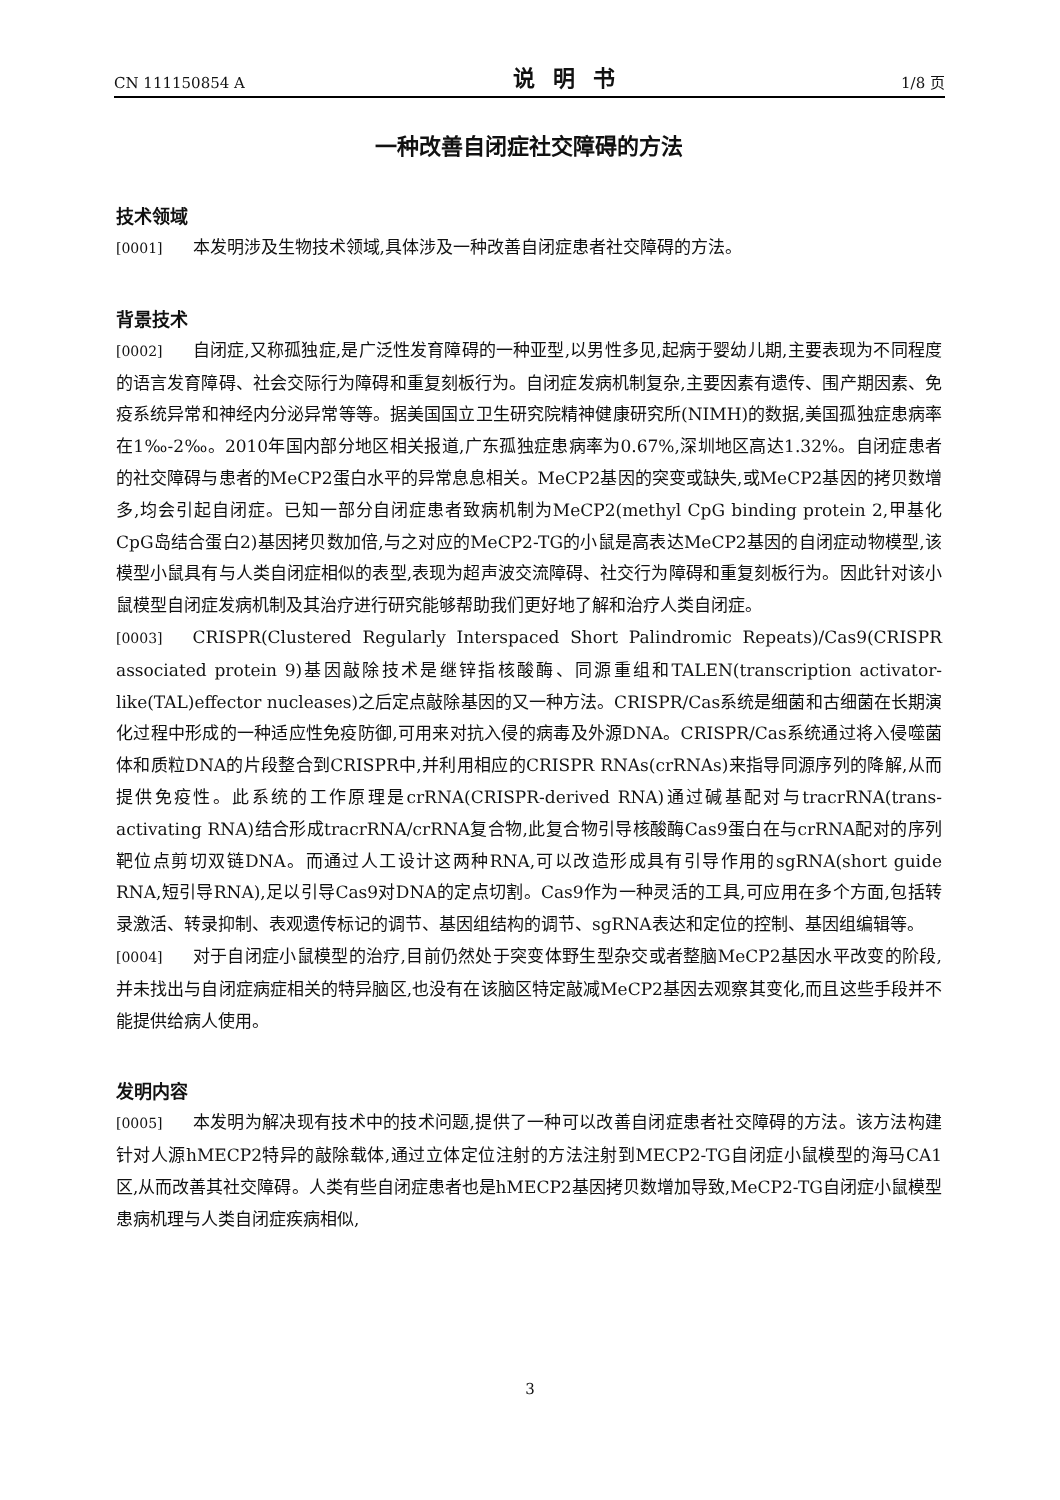CN 111150854 A 说明书 1/8 页
一种改善自闭症社交障碍的方法
技术领域
[0001] 本发明涉及生物技术领域,具体涉及一种改善自闭症患者社交障碍的方法。
背景技术
[0002] 自闭症,又称孤独症,是广泛性发育障碍的一种亚型,以男性多见,起病于婴幼儿期,主要表现为不同程度的语言发育障碍、社会交际行为障碍和重复刻板行为。自闭症发病机制复杂,主要因素有遗传、围产期因素、免疫系统异常和神经内分泌异常等等。据美国国立卫生研究院精神健康研究所(NIMH)的数据,美国孤独症患病率在1‰-2‰。2010年国内部分地区相关报道,广东孤独症患病率为0.67%,深圳地区高达1.32%。自闭症患者的社交障碍与患者的MeCP2蛋白水平的异常息息相关。MeCP2基因的突变或缺失,或MeCP2基因的拷贝数增多,均会引起自闭症。已知一部分自闭症患者致病机制为MeCP2(methyl CpG binding protein 2,甲基化CpG岛结合蛋白2)基因拷贝数加倍,与之对应的MeCP2-TG的小鼠是高表达MeCP2基因的自闭症动物模型,该模型小鼠具有与人类自闭症相似的表型,表现为超声波交流障碍、社交行为障碍和重复刻板行为。因此针对该小鼠模型自闭症发病机制及其治疗进行研究能够帮助我们更好地了解和治疗人类自闭症。
[0003] CRISPR(Clustered Regularly Interspaced Short Palindromic Repeats)/Cas9(CRISPR associated protein 9)基因敲除技术是继锌指核酸酶、同源重组和TALEN(transcription activator-like(TAL)effector nucleases)之后定点敲除基因的又一种方法。CRISPR/Cas系统是细菌和古细菌在长期演化过程中形成的一种适应性免疫防御,可用来对抗入侵的病毒及外源DNA。CRISPR/Cas系统通过将入侵噬菌体和质粒DNA的片段整合到CRISPR中,并利用相应的CRISPR RNAs(crRNAs)来指导同源序列的降解,从而提供免疫性。此系统的工作原理是crRNA(CRISPR-derived RNA)通过碱基配对与tracrRNA(trans-activating RNA)结合形成tracrRNA/crRNA复合物,此复合物引导核酸酶Cas9蛋白在与crRNA配对的序列靶位点剪切双链DNA。而通过人工设计这两种RNA,可以改造形成具有引导作用的sgRNA(short guide RNA,短引导RNA),足以引导Cas9对DNA的定点切割。Cas9作为一种灵活的工具,可应用在多个方面,包括转录激活、转录抑制、表观遗传标记的调节、基因组结构的调节、sgRNA表达和定位的控制、基因组编辑等。
[0004] 对于自闭症小鼠模型的治疗,目前仍然处于突变体野生型杂交或者整脑MeCP2基因水平改变的阶段,并未找出与自闭症病症相关的特异脑区,也没有在该脑区特定敲减MeCP2基因去观察其变化,而且这些手段并不能提供给病人使用。
发明内容
[0005] 本发明为解决现有技术中的技术问题,提供了一种可以改善自闭症患者社交障碍的方法。该方法构建针对人源hMECP2特异的敲除载体,通过立体定位注射的方法注射到MECP2-TG自闭症小鼠模型的海马CA1区,从而改善其社交障碍。人类有些自闭症患者也是hMECP2基因拷贝数增加导致,MeCP2-TG自闭症小鼠模型患病机理与人类自闭症疾病相似,
3